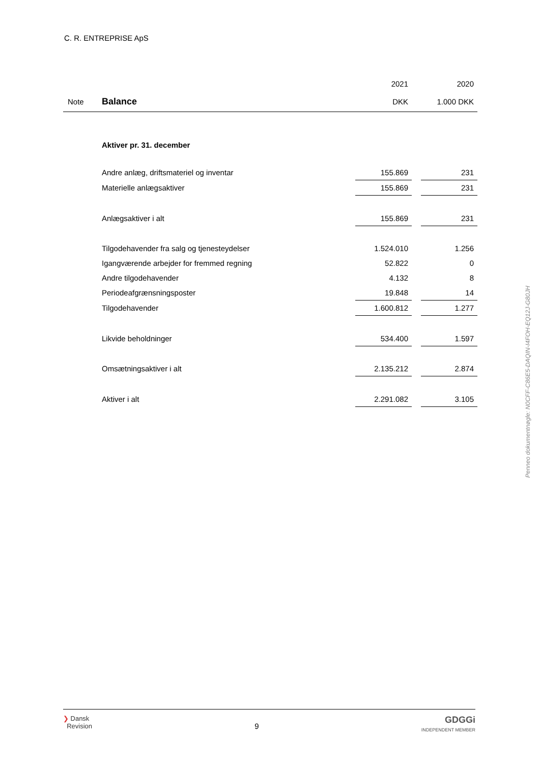C. R. ENTREPRISE ApS
| | | 2021 | | 2020 |
| Note | Balance | DKK | | 1.000 DKK |
| | Aktiver pr. 31. december | | | |
| | Andre anlæg, driftsmateriel og inventar | 155.869 | | 231 |
| | Materielle anlægsaktiver | 155.869 | | 231 |
| | Anlægsaktiver i alt | 155.869 | | 231 |
| | Tilgodehavender fra salg og tjenesteydelser | 1.524.010 | | 1.256 |
| | Igangværende arbejder for fremmed regning | 52.822 | | 0 |
| | Andre tilgodehavender | 4.132 | | 8 |
| | Periodeafgrænsningsposter | 19.848 | | 14 |
| | Tilgodehavender | 1.600.812 | | 1.277 |
| | Likvide beholdninger | 534.400 | | 1.597 |
| | Omsætningsaktiver i alt | 2.135.212 | | 2.874 |
| | Aktiver i alt | 2.291.082 | | 3.105 |
Penneo dokumentnøgle: N0CFF-C86E5-DAQIN-I4FOH-EQ12J-G80JH
❯ Dansk
Revision
9
GDGGi
INDEPENDENT MEMBER